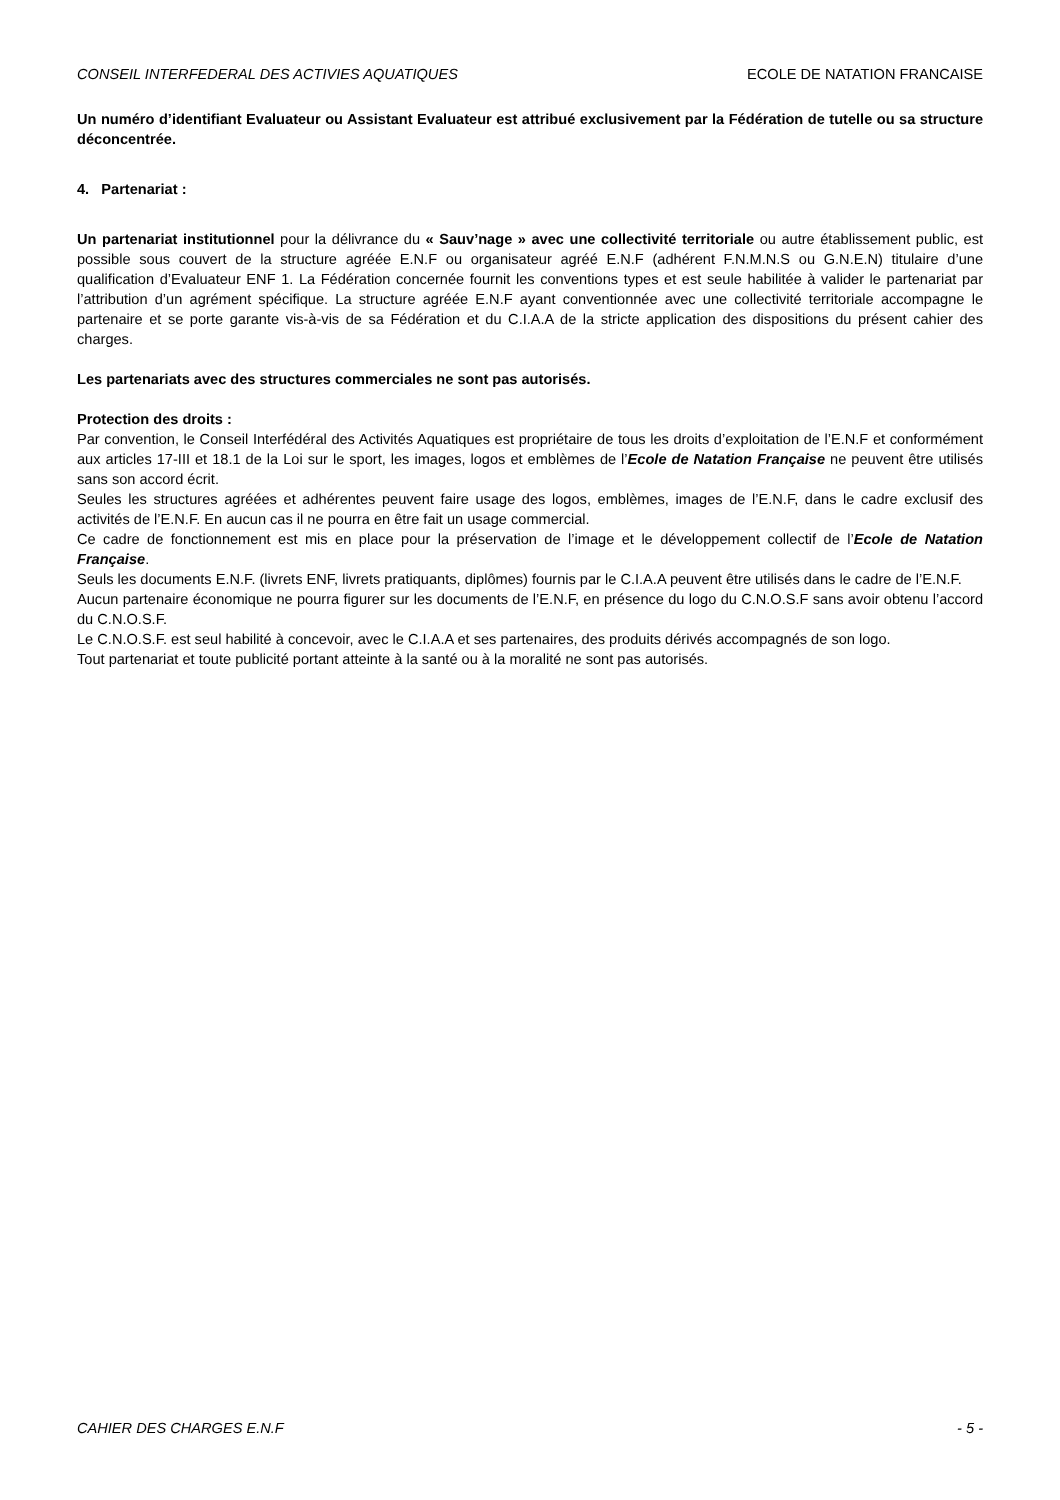CONSEIL INTERFEDERAL DES ACTIVIES AQUATIQUES ECOLE DE NATATION FRANCAISE
Un numéro d’identifiant Evaluateur ou Assistant Evaluateur est attribué exclusivement par la Fédération de tutelle ou sa structure déconcentrée.
4. Partenariat :
Un partenariat institutionnel pour la délivrance du « Sauv’nage » avec une collectivité territoriale ou autre établissement public, est possible sous couvert de la structure agréée E.N.F ou organisateur agréé E.N.F (adhérent F.N.M.N.S ou G.N.E.N) titulaire d’une qualification d’Evaluateur ENF 1. La Fédération concernée fournit les conventions types et est seule habilitée à valider le partenariat par l’attribution d’un agrément spécifique. La structure agréée E.N.F ayant conventionnée avec une collectivité territoriale accompagne le partenaire et se porte garante vis-à-vis de sa Fédération et du C.I.A.A de la stricte application des dispositions du présent cahier des charges.
Les partenariats avec des structures commerciales ne sont pas autorisés.
Protection des droits :
Par convention, le Conseil Interfédéral des Activités Aquatiques est propriétaire de tous les droits d’exploitation de l’E.N.F et conformément aux articles 17-III et 18.1 de la Loi sur le sport, les images, logos et emblèmes de l’Ecole de Natation Française ne peuvent être utilisés sans son accord écrit.
Seules les structures agréées et adhérentes peuvent faire usage des logos, emblèmes, images de l’E.N.F, dans le cadre exclusif des activités de l’E.N.F. En aucun cas il ne pourra en être fait un usage commercial.
Ce cadre de fonctionnement est mis en place pour la préservation de l’image et le développement collectif de l’Ecole de Natation Française.
Seuls les documents E.N.F. (livrets ENF, livrets pratiquants, diplômes) fournis par le C.I.A.A peuvent être utilisés dans le cadre de l’E.N.F.
Aucun partenaire économique ne pourra figurer sur les documents de l’E.N.F, en présence du logo du C.N.O.S.F sans avoir obtenu l’accord du C.N.O.S.F.
Le C.N.O.S.F. est seul habilité à concevoir, avec le C.I.A.A et ses partenaires, des produits dérivés accompagnés de son logo.
Tout partenariat et toute publicité portant atteinte à la santé ou à la moralité ne sont pas autorisés.
CAHIER DES CHARGES E.N.F - 5 -